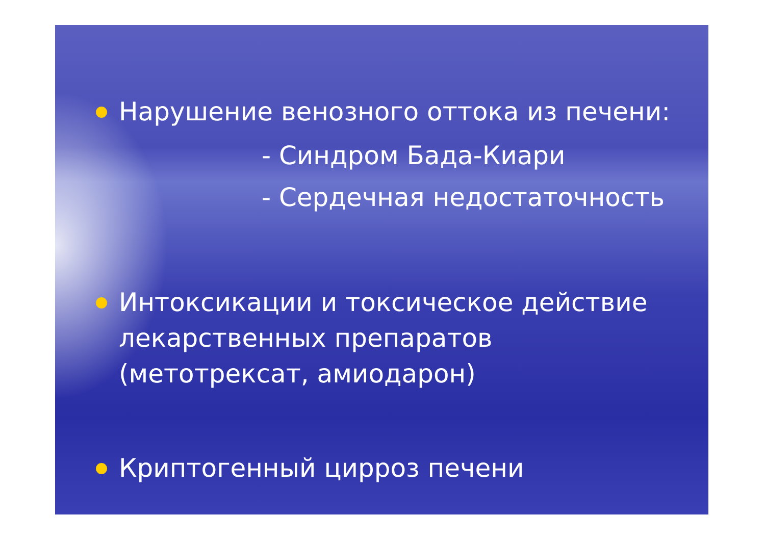Нарушение венозного оттока из печени:
- Синдром Бада-Киари
- Сердечная недостаточность
Интоксикации и токсическое действие лекарственных препаратов (метотрексат, амиодарон)
Криптогенный цирроз печени